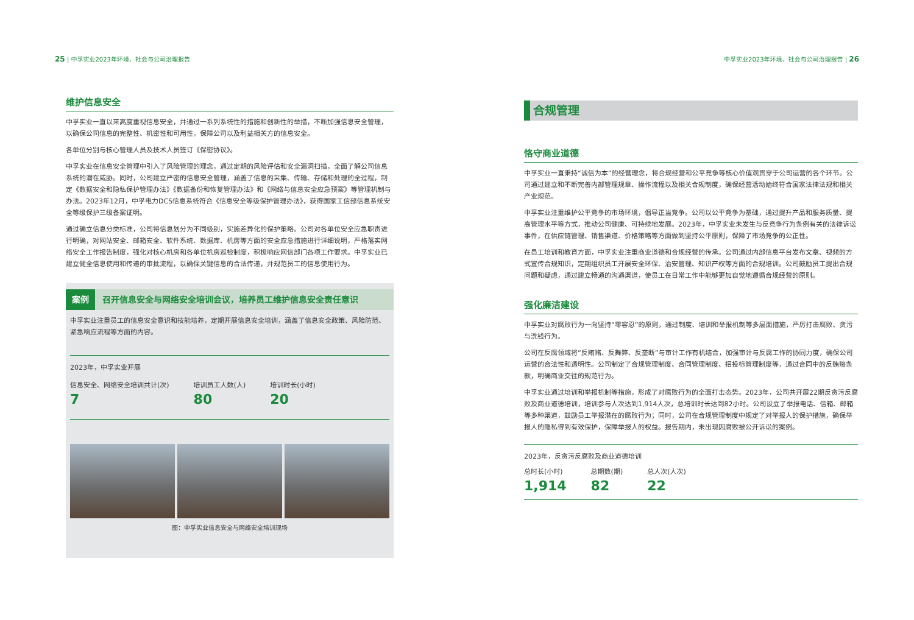25 | 中孚实业2023年环境、社会与公司治理报告
维护信息安全
中孚实业一直以来高度重视信息安全，并通过一系列系统性的措施和创新性的举措，不断加强信息安全管理，以确保公司信息的完整性、机密性和可用性，保障公司以及利益相关方的信息安全。
各单位分别与核心管理人员及技术人员签订《保密协议》。
中孚实业在信息安全管理中引入了风险管理的理念，通过定期的风险评估和安全漏洞扫描，全面了解公司信息系统的潜在威胁。同时，公司建立严密的信息安全管理，涵盖了信息的采集、传输、存储和处理的全过程，制定《数据安全和隐私保护管理办法》《数据备份和恢复管理办法》和《网络与信息安全应急预案》等管理机制与办法。2023年12月，中孚电力DCS信息系统符合《信息安全等级保护管理办法》，获得国家工信部信息系统安全等级保护三级备案证明。
通过确立信息分类标准，公司将信息划分为不同级别，实施差异化的保护策略。公司对各单位安全应急职责进行明确，对网站安全、邮箱安全、软件系统、数据库、机房等方面的安全应急措施进行详细说明，严格落实网络安全工作报告制度，强化对核心机房和各单位机房巡检制度，积极响应网信部门各项工作要求。中孚实业已建立健全信息使用和传递的审批流程，以确保关键信息的合法传递，并规范员工的信息使用行为。
案例 召开信息安全与网络安全培训会议，培养员工维护信息安全责任意识
中孚实业注重员工的信息安全意识和技能培养，定期开展信息安全培训，涵盖了信息安全政策、风险防范、紧急响应流程等方面的内容。
2023年，中孚实业开展
信息安全、网络安全培训共计(次)
7
培训员工人数(人)
80
培训时长(小时)
20
图：中孚实业信息安全与网络安全培训现场
中孚实业2023年环境、社会与公司治理报告 | 26
合规管理
恪守商业道德
中孚实业一直秉持“诚信为本”的经营理念，将合规经营和公平竞争等核心价值观贯穿于公司运营的各个环节。公司通过建立和不断完善内部管理规章、操作流程以及相关合规制度，确保经营活动始终符合国家法律法规和相关产业规范。
中孚实业注重维护公平竞争的市场环境，倡导正当竞争。公司以公平竞争为基础，通过提升产品和服务质量、提高管理水平等方式，推动公司健康、可持续地发展。2023年，中孚实业未发生与反竞争行为条例有关的法律诉讼事件，在供应链管理、销售渠道、价格策略等方面做到坚持公平原则，保障了市场竞争的公正性。
在员工培训和教育方面，中孚实业注重商业道德和合规经营的传承。公司通过内部信息平台发布文章、视频的方式宣传合规知识，定期组织员工开展安全环保、治安管理、知识产权等方面的合规培训。公司鼓励员工提出合规问题和疑虑，通过建立畅通的沟通渠道，使员工在日常工作中能够更加自觉地遵循合规经营的原则。
强化廉洁建设
中孚实业对腐败行为一向坚持“零容忍”的原则，通过制度、培训和举报机制等多层面措施，严厉打击腐败、贪污与洗钱行为。
公司在反腐领域将“反贿赂、反舞弊、反垄断”与审计工作有机结合，加强审计与反腐工作的协同力度，确保公司运营的合法性和透明性。公司制定了合规管理制度、合同管理制度、招投标管理制度等，通过合同中的反贿赂条款，明确商业交往的规范行为。
中孚实业通过培训和举报机制等措施，形成了对腐败行为的全面打击态势。2023年，公司共开展22期反贪污反腐败及商业道德培训，培训参与人次达到1,914人次，总培训时长达到82小时。公司设立了举报电话、信箱、邮箱等多种渠道，鼓励员工举报潜在的腐败行为；同时，公司在合规管理制度中规定了对举报人的保护措施，确保举报人的隐私得到有效保护，保障举报人的权益。报告期内，未出现因腐败被公开诉讼的案例。
2023年，反贪污反腐败及商业道德培训
总时长(小时)
1,914
总期数(期)
82
总人次(人次)
22